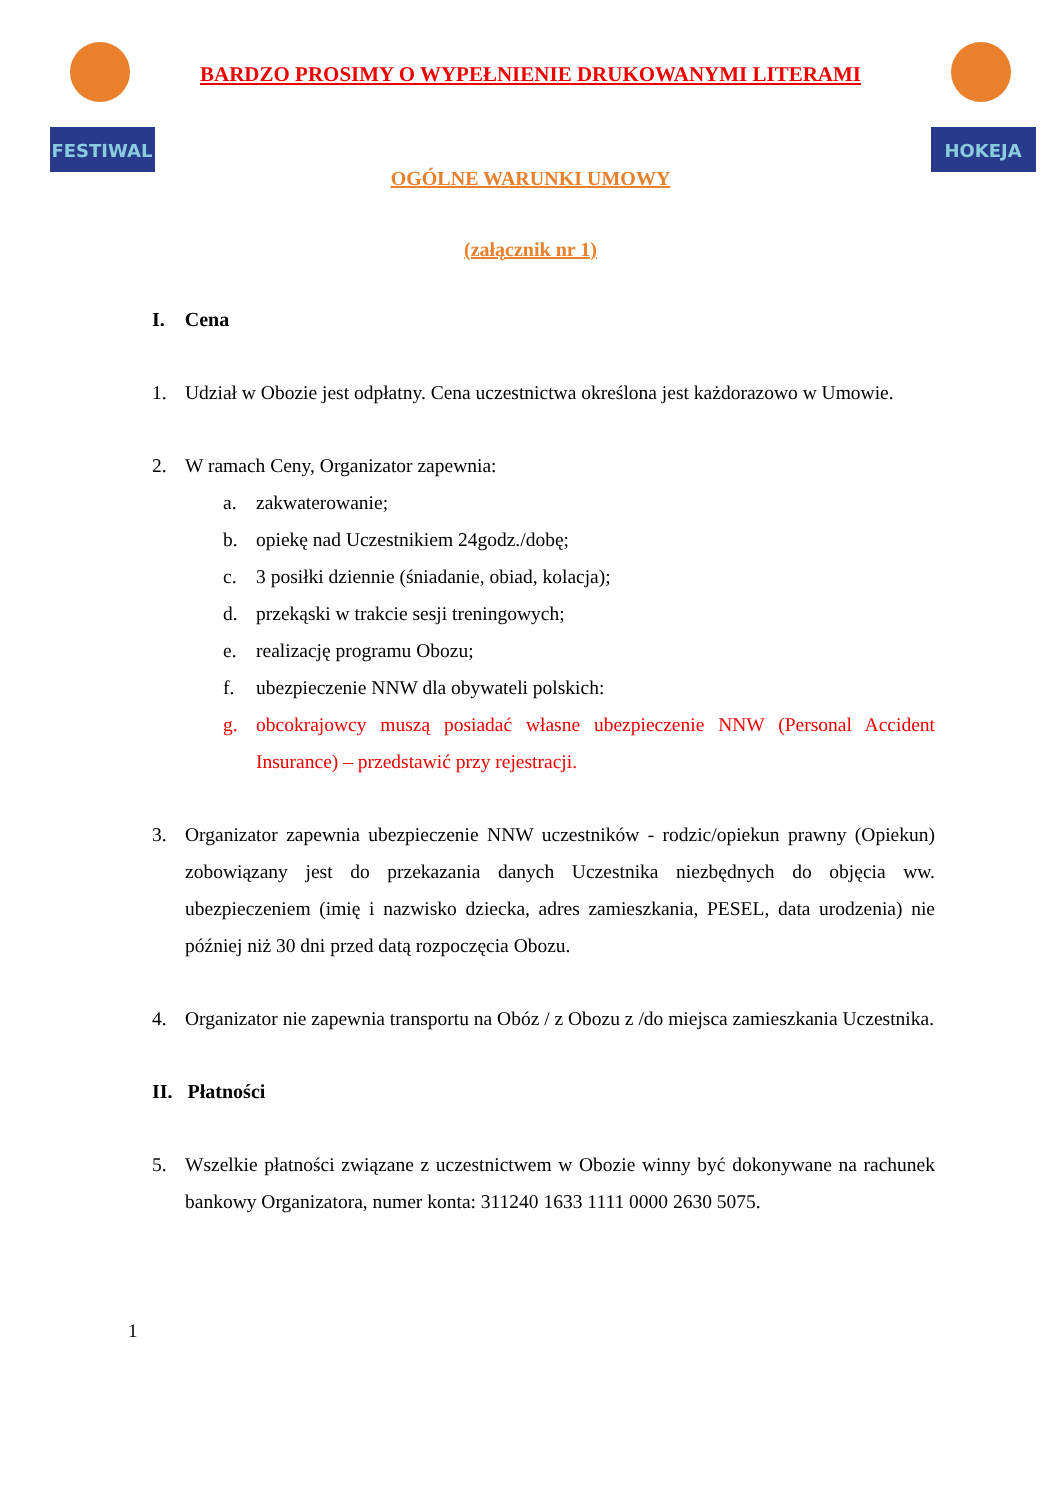FESTIWAL
HOKEJA
BARDZO PROSIMY O WYPEŁNIENIE DRUKOWANYMI LITERAMI
OGÓLNE WARUNKI UMOWY
(załącznik nr 1)
I. Cena
1. Udział w Obozie jest odpłatny. Cena uczestnictwa określona jest każdorazowo w Umowie.
2. W ramach Ceny, Organizator zapewnia:
a. zakwaterowanie;
b. opiekę nad Uczestnikiem 24godz./dobę;
c. 3 posiłki dziennie (śniadanie, obiad, kolacja);
d. przekąski w trakcie sesji treningowych;
e. realizację programu Obozu;
f. ubezpieczenie NNW dla obywateli polskich:
g. obcokrajowcy muszą posiadać własne ubezpieczenie NNW (Personal Accident Insurance) – przedstawić przy rejestracji.
3. Organizator zapewnia ubezpieczenie NNW uczestników - rodzic/opiekun prawny (Opiekun) zobowiązany jest do przekazania danych Uczestnika niezbędnych do objęcia ww. ubezpieczeniem (imię i nazwisko dziecka, adres zamieszkania, PESEL, data urodzenia) nie później niż 30 dni przed datą rozpoczęcia Obozu.
4. Organizator nie zapewnia transportu na Obóz / z Obozu z /do miejsca zamieszkania Uczestnika.
II. Płatności
5. Wszelkie płatności związane z uczestnictwem w Obozie winny być dokonywane na rachunek bankowy Organizatora, numer konta: 311240 1633 1111 0000 2630 5075.
1